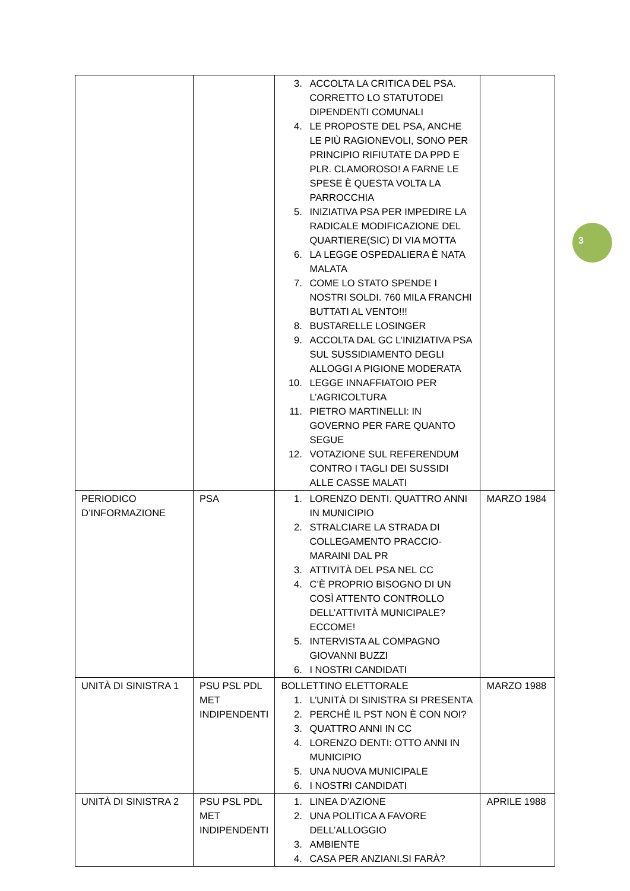3
| | | 3. ACCOLTA LA CRITICA DEL PSA. CORRETTO LO STATUTODEI DIPENDENTI COMUNALI 4. LE PROPOSTE DEL PSA, ANCHE LE PIÙ RAGIONEVOLI, SONO PER PRINCIPIO RIFIUTATE DA PPD E PLR. CLAMOROSO! A FARNE LE SPESE È QUESTA VOLTA LA PARROCCHIA 5. INIZIATIVA PSA PER IMPEDIRE LA RADICALE MODIFICAZIONE DEL QUARTIERE(SIC) DI VIA MOTTA 6. LA LEGGE OSPEDALIERA È NATA MALATA 7. COME LO STATO SPENDE I NOSTRI SOLDI. 760 MILA FRANCHI BUTTATI AL VENTO!!! 8. BUSTARELLE LOSINGER 9. ACCOLTA DAL GC L’INIZIATIVA PSA SUL SUSSIDIAMENTO DEGLI ALLOGGI A PIGIONE MODERATA 10. LEGGE INNAFFIATOIO PER L’AGRICOLTURA 11. PIETRO MARTINELLI: IN GOVERNO PER FARE QUANTO SEGUE 12. VOTAZIONE SUL REFERENDUM CONTRO I TAGLI DEI SUSSIDI ALLE CASSE MALATI | |
| PERIODICO D’INFORMAZIONE | PSA | 1. LORENZO DENTI. QUATTRO ANNI IN MUNICIPIO 2. STRALCIARE LA STRADA DI COLLEGAMENTO PRACCIO-MARAINI DAL PR 3. ATTIVITÀ DEL PSA NEL CC 4. C’È PROPRIO BISOGNO DI UN COSÌ ATTENTO CONTROLLO DELL’ATTIVITÀ MUNICIPALE? ECCOME! 5. INTERVISTA AL COMPAGNO GIOVANNI BUZZI 6. I NOSTRI CANDIDATI | MARZO 1984 |
| UNITÀ DI SINISTRA 1 | PSU PSL PDL MET INDIPENDENTI | BOLLETTINO ELETTORALE 1. L’UNITÀ DI SINISTRA SI PRESENTA 2. PERCHÉ IL PST NON È CON NOI? 3. QUATTRO ANNI IN CC 4. LORENZO DENTI: OTTO ANNI IN MUNICIPIO 5. UNA NUOVA MUNICIPALE 6. I NOSTRI CANDIDATI | MARZO 1988 |
| UNITÀ DI SINISTRA 2 | PSU PSL PDL MET INDIPENDENTI | 1. LINEA D’AZIONE 2. UNA POLITICA A FAVORE DELL’ALLOGGIO 3. AMBIENTE 4. CASA PER ANZIANI.SI FARÀ? | APRILE 1988 |